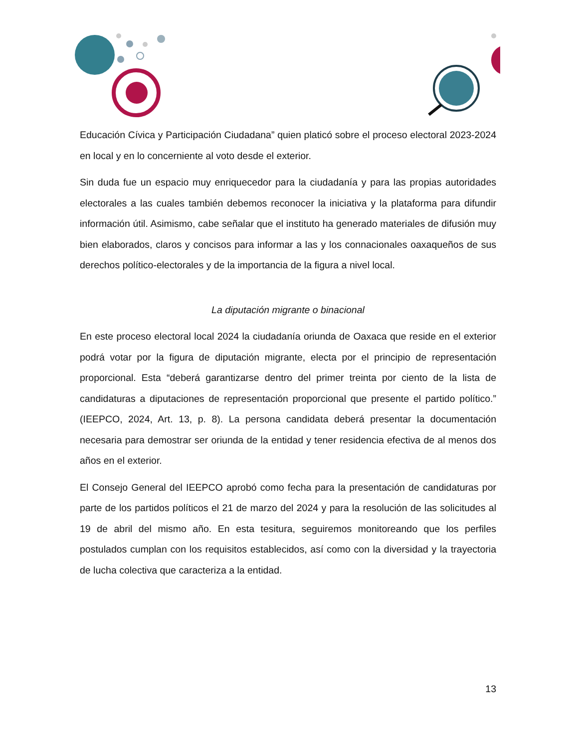Educación Cívica y Participación Ciudadana” quien platicó sobre el proceso electoral 2023-2024 en local y en lo concerniente al voto desde el exterior.
Sin duda fue un espacio muy enriquecedor para la ciudadanía y para las propias autoridades electorales a las cuales también debemos reconocer la iniciativa y la plataforma para difundir información útil. Asimismo, cabe señalar que el instituto ha generado materiales de difusión muy bien elaborados, claros y concisos para informar a las y los connacionales oaxaqueños de sus derechos político-electorales y de la importancia de la figura a nivel local.
La diputación migrante o binacional
En este proceso electoral local 2024 la ciudadanía oriunda de Oaxaca que reside en el exterior podrá votar por la figura de diputación migrante, electa por el principio de representación proporcional. Esta “deberá garantizarse dentro del primer treinta por ciento de la lista de candidaturas a diputaciones de representación proporcional que presente el partido político.” (IEEPCO, 2024, Art. 13, p. 8). La persona candidata deberá presentar la documentación necesaria para demostrar ser oriunda de la entidad y tener residencia efectiva de al menos dos años en el exterior.
El Consejo General del IEEPCO aprobó como fecha para la presentación de candidaturas por parte de los partidos políticos el 21 de marzo del 2024 y para la resolución de las solicitudes al 19 de abril del mismo año. En esta tesitura, seguiremos monitoreando que los perfiles postulados cumplan con los requisitos establecidos, así como con la diversidad y la trayectoria de lucha colectiva que caracteriza a la entidad.
13